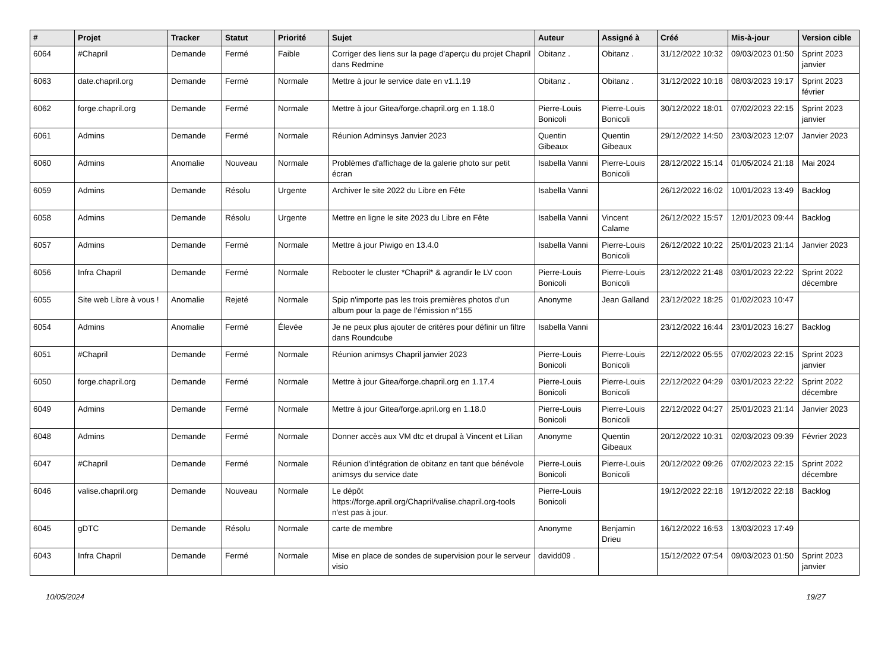| # | Projet | Tracker | Statut | Priorité | Sujet | Auteur | Assigné à | Créé | Mis-à-jour | Version cible |
| --- | --- | --- | --- | --- | --- | --- | --- | --- | --- | --- |
| 6064 | #Chapril | Demande | Fermé | Faible | Corriger des liens sur la page d'aperçu du projet Chapril dans Redmine | Obitanz . | Obitanz . | 31/12/2022 10:32 | 09/03/2023 01:50 | Sprint 2023 janvier |
| 6063 | date.chapril.org | Demande | Fermé | Normale | Mettre à jour le service date en v1.1.19 | Obitanz . | Obitanz . | 31/12/2022 10:18 | 08/03/2023 19:17 | Sprint 2023 février |
| 6062 | forge.chapril.org | Demande | Fermé | Normale | Mettre à jour Gitea/forge.chapril.org en 1.18.0 | Pierre-Louis Bonicoli | Pierre-Louis Bonicoli | 30/12/2022 18:01 | 07/02/2023 22:15 | Sprint 2023 janvier |
| 6061 | Admins | Demande | Fermé | Normale | Réunion Adminsys Janvier 2023 | Quentin Gibeaux | Quentin Gibeaux | 29/12/2022 14:50 | 23/03/2023 12:07 | Janvier 2023 |
| 6060 | Admins | Anomalie | Nouveau | Normale | Problèmes d'affichage de la galerie photo sur petit écran | Isabella Vanni | Pierre-Louis Bonicoli | 28/12/2022 15:14 | 01/05/2024 21:18 | Mai 2024 |
| 6059 | Admins | Demande | Résolu | Urgente | Archiver le site 2022 du Libre en Fête | Isabella Vanni | | 26/12/2022 16:02 | 10/01/2023 13:49 | Backlog |
| 6058 | Admins | Demande | Résolu | Urgente | Mettre en ligne le site 2023 du Libre en Fête | Isabella Vanni | Vincent Calame | 26/12/2022 15:57 | 12/01/2023 09:44 | Backlog |
| 6057 | Admins | Demande | Fermé | Normale | Mettre à jour Piwigo en 13.4.0 | Isabella Vanni | Pierre-Louis Bonicoli | 26/12/2022 10:22 | 25/01/2023 21:14 | Janvier 2023 |
| 6056 | Infra Chapril | Demande | Fermé | Normale | Rebooter le cluster *Chapril* & agrandir le LV coon | Pierre-Louis Bonicoli | Pierre-Louis Bonicoli | 23/12/2022 21:48 | 03/01/2023 22:22 | Sprint 2022 décembre |
| 6055 | Site web Libre à vous ! | Anomalie | Rejeté | Normale | Spip n'importe pas les trois premières photos d'un album pour la page de l'émission n°155 | Anonyme | Jean Galland | 23/12/2022 18:25 | 01/02/2023 10:47 | |
| 6054 | Admins | Anomalie | Fermé | Élevée | Je ne peux plus ajouter de critères pour définir un filtre dans Roundcube | Isabella Vanni | | 23/12/2022 16:44 | 23/01/2023 16:27 | Backlog |
| 6051 | #Chapril | Demande | Fermé | Normale | Réunion animsys Chapril janvier 2023 | Pierre-Louis Bonicoli | Pierre-Louis Bonicoli | 22/12/2022 05:55 | 07/02/2023 22:15 | Sprint 2023 janvier |
| 6050 | forge.chapril.org | Demande | Fermé | Normale | Mettre à jour Gitea/forge.chapril.org en 1.17.4 | Pierre-Louis Bonicoli | Pierre-Louis Bonicoli | 22/12/2022 04:29 | 03/01/2023 22:22 | Sprint 2022 décembre |
| 6049 | Admins | Demande | Fermé | Normale | Mettre à jour Gitea/forge.april.org en 1.18.0 | Pierre-Louis Bonicoli | Pierre-Louis Bonicoli | 22/12/2022 04:27 | 25/01/2023 21:14 | Janvier 2023 |
| 6048 | Admins | Demande | Fermé | Normale | Donner accès aux VM dtc et drupal à Vincent et Lilian | Anonyme | Quentin Gibeaux | 20/12/2022 10:31 | 02/03/2023 09:39 | Février 2023 |
| 6047 | #Chapril | Demande | Fermé | Normale | Réunion d'intégration de obitanz en tant que bénévole animsys du service date | Pierre-Louis Bonicoli | Pierre-Louis Bonicoli | 20/12/2022 09:26 | 07/02/2023 22:15 | Sprint 2022 décembre |
| 6046 | valise.chapril.org | Demande | Nouveau | Normale | Le dépôt https://forge.april.org/Chapril/valise.chapril.org-tools n'est pas à jour. | Pierre-Louis Bonicoli | | 19/12/2022 22:18 | 19/12/2022 22:18 | Backlog |
| 6045 | gDTC | Demande | Résolu | Normale | carte de membre | Anonyme | Benjamin Drieu | 16/12/2022 16:53 | 13/03/2023 17:49 | |
| 6043 | Infra Chapril | Demande | Fermé | Normale | Mise en place de sondes de supervision pour le serveur visio | davidd09 . | | 15/12/2022 07:54 | 09/03/2023 01:50 | Sprint 2023 janvier |
10/05/2024 19/27